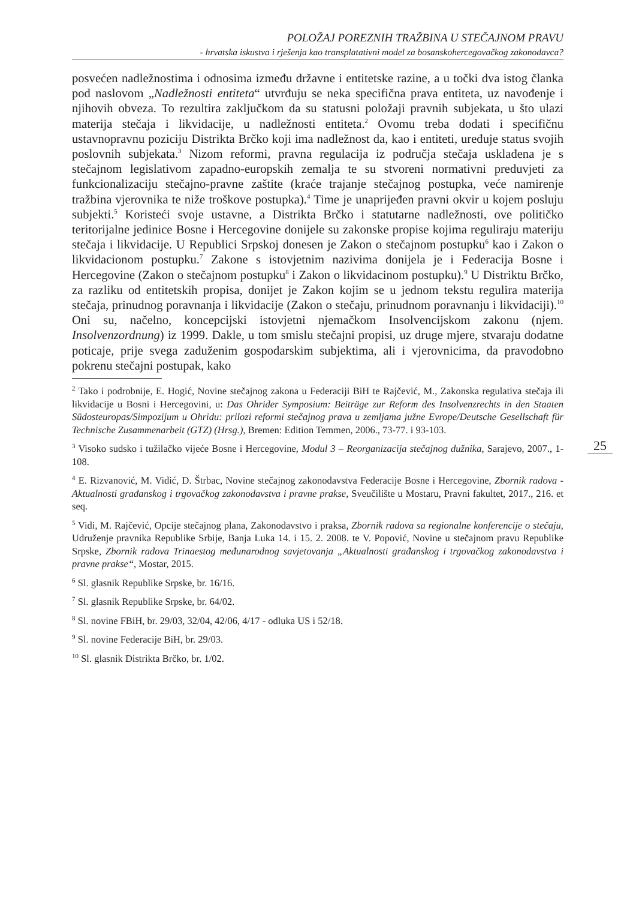POLOŽAJ POREZNIH TRAŽBINA U STEČAJNOM PRAVU
- hrvatska iskustva i rješenja kao transplatativni model za bosanskohercegovačkog zakonodavca?
posvećen nadležnostima i odnosima između državne i entitetske razine, a u točki dva istog članka pod naslovom „Nadležnosti entiteta“ utvrđuju se neka specifična prava entiteta, uz navođenje i njihovih obveza. To rezultira zaključkom da su statusni položaji pravnih subjekata, u što ulazi materija stečaja i likvidacije, u nadležnosti entiteta.<sup>2</sup> Ovomu treba dodati i specifičnu ustavnopravnu poziciju Distrikta Brčko koji ima nadležnost da, kao i entiteti, uređuje status svojih poslovnih subjekata.<sup>3</sup> Nizom reformi, pravna regulacija iz područja stečaja usklađena je s stečajnom legislativom zapadno-europskih zemalja te su stvoreni normativni preduvjeti za funkcionalizaciju stečajno-pravne zaštite (kraće trajanje stečajnog postupka, veće namirenje tražbina vjerovnika te niže troškove postupka).<sup>4</sup> Time je unaprijeđen pravni okvir u kojem posluju subjekti.<sup>5</sup> Koristeći svoje ustavne, a Distrikta Brčko i statutarne nadležnosti, ove političko teritorijalne jedinice Bosne i Hercegovine donijele su zakonske propise kojima reguliraju materiju stečaja i likvidacije. U Republici Srpskoj donesen je Zakon o stečajnom postupku<sup>6</sup> kao i Zakon o likvidacionom postupku.<sup>7</sup> Zakone s istovjetnim nazivima donijela je i Federacija Bosne i Hercegovine (Zakon o stečajnom postupku<sup>8</sup> i Zakon o likvidacinom postupku).<sup>9</sup> U Distriktu Brčko, za razliku od entitetskih propisa, donijet je Zakon kojim se u jednom tekstu regulira materija stečaja, prinudnog poravnanja i likvidacije (Zakon o stečaju, prinudnom poravnanju i likvidaciji).<sup>10</sup> Oni su, načelno, koncepcijski istovjetni njemačkom Insolvencijskom zakonu (njem. Insolvenzordnung) iz 1999. Dakle, u tom smislu stečajni propisi, uz druge mjere, stvaraju dodatne poticaje, prije svega zaduženim gospodarskim subjektima, ali i vjerovnicima, da pravodobno pokrenu stečajni postupak, kako
<sup>2</sup> Tako i podrobnije, E. Hogić, Novine stečajnog zakona u Federaciji BiH te Rajčević, M., Zakonska regulativa stečaja ili likvidacije u Bosni i Hercegovini, u: Das Ohrider Symposium: Beiträge zur Reform des Insolvenzrechts in den Staaten Südosteuropas/Simpozijum u Ohridu: prilozi reformi stečajnog prava u zemljama južne Evrope/Deutsche Gesellschaft für Technische Zusammenarbeit (GTZ) (Hrsg.), Bremen: Edition Temmen, 2006., 73-77. i 93-103.
<sup>3</sup> Visoko sudsko i tužilačko vijeće Bosne i Hercegovine, Modul 3 – Reorganizacija stečajnog dužnika, Sarajevo, 2007., 1-108.
<sup>4</sup> E. Rizvanović, M. Vidić, D. Štrbac, Novine stečajnog zakonodavstva Federacije Bosne i Hercegovine, Zbornik radova - Aktualnosti građanskog i trgovačkog zakonodavstva i pravne prakse, Sveučilište u Mostaru, Pravni fakultet, 2017., 216. et seq.
<sup>5</sup> Vidi, M. Rajčević, Opcije stečajnog plana, Zakonodavstvo i praksa, Zbornik radova sa regionalne konferencije o stečaju, Udruženje pravnika Republike Srbije, Banja Luka 14. i 15. 2. 2008. te V. Popović, Novine u stečajnom pravu Republike Srpske, Zbornik radova Trinaestog međunarodnog savjetovanja „Aktualnosti građanskog i trgovačkog zakonodavstva i pravne prakse“, Mostar, 2015.
<sup>6</sup> Sl. glasnik Republike Srpske, br. 16/16.
<sup>7</sup> Sl. glasnik Republike Srpske, br. 64/02.
<sup>8</sup> Sl. novine FBiH, br. 29/03, 32/04, 42/06, 4/17 - odluka US i 52/18.
<sup>9</sup> Sl. novine Federacije BiH, br. 29/03.
<sup>10</sup> Sl. glasnik Distrikta Brčko, br. 1/02.
25